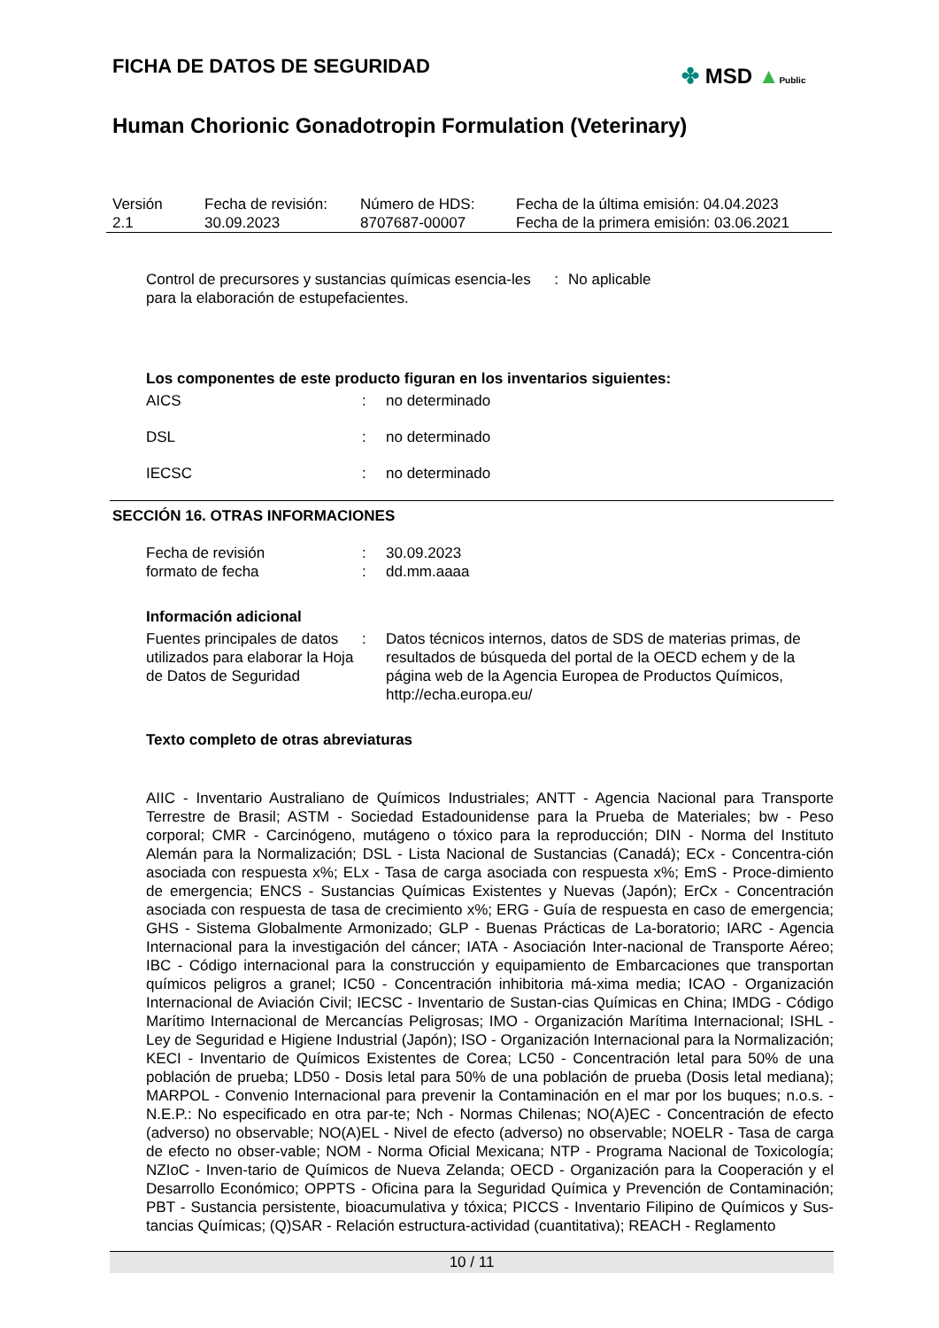FICHA DE DATOS DE SEGURIDAD
Human Chorionic Gonadotropin Formulation (Veterinary)
✤ MSD ▲Public
| Versión 2.1 | Fecha de revisión: 30.09.2023 | Número de HDS: 8707687-00007 | Fecha de la última emisión: 04.04.2023 Fecha de la primera emisión: 03.06.2021 |
| Control de precursores y sustancias químicas esencia-les para la elaboración de estupefacientes. | : | No aplicable |
Los componentes de este producto figuran en los inventarios siguientes:
| AICS | : | no determinado |
| DSL | : | no determinado |
| IECSC | : | no determinado |
SECCIÓN 16. OTRAS INFORMACIONES
| Fecha de revisión | : | 30.09.2023 |
| formato de fecha | : | dd.mm.aaaa |
Información adicional
| Fuentes principales de datos utilizados para elaborar la Hoja de Datos de Seguridad | : | Datos técnicos internos, datos de SDS de materias primas, de resultados de búsqueda del portal de la OECD echem y de la página web de la Agencia Europea de Productos Químicos, http://echa.europa.eu/ |
Texto completo de otras abreviaturas
AIIC - Inventario Australiano de Químicos Industriales; ANTT - Agencia Nacional para Transporte Terrestre de Brasil; ASTM - Sociedad Estadounidense para la Prueba de Materiales; bw - Peso corporal; CMR - Carcinógeno, mutágeno o tóxico para la reproducción; DIN - Norma del Instituto Alemán para la Normalización; DSL - Lista Nacional de Sustancias (Canadá); ECx - Concentra-ción asociada con respuesta x%; ELx - Tasa de carga asociada con respuesta x%; EmS - Proce-dimiento de emergencia; ENCS - Sustancias Químicas Existentes y Nuevas (Japón); ErCx - Concentración asociada con respuesta de tasa de crecimiento x%; ERG - Guía de respuesta en caso de emergencia; GHS - Sistema Globalmente Armonizado; GLP - Buenas Prácticas de La-boratorio; IARC - Agencia Internacional para la investigación del cáncer; IATA - Asociación Inter-nacional de Transporte Aéreo; IBC - Código internacional para la construcción y equipamiento de Embarcaciones que transportan químicos peligros a granel; IC50 - Concentración inhibitoria má-xima media; ICAO - Organización Internacional de Aviación Civil; IECSC - Inventario de Sustan-cias Químicas en China; IMDG - Código Marítimo Internacional de Mercancías Peligrosas; IMO - Organización Marítima Internacional; ISHL - Ley de Seguridad e Higiene Industrial (Japón); ISO - Organización Internacional para la Normalización; KECI - Inventario de Químicos Existentes de Corea; LC50 - Concentración letal para 50% de una población de prueba; LD50 - Dosis letal para 50% de una población de prueba (Dosis letal mediana); MARPOL - Convenio Internacional para prevenir la Contaminación en el mar por los buques; n.o.s. - N.E.P.: No especificado en otra par-te; Nch - Normas Chilenas; NO(A)EC - Concentración de efecto (adverso) no observable; NO(A)EL - Nivel de efecto (adverso) no observable; NOELR - Tasa de carga de efecto no obser-vable; NOM - Norma Oficial Mexicana; NTP - Programa Nacional de Toxicología; NZIoC - Inven-tario de Químicos de Nueva Zelanda; OECD - Organización para la Cooperación y el Desarrollo Económico; OPPTS - Oficina para la Seguridad Química y Prevención de Contaminación; PBT - Sustancia persistente, bioacumulativa y tóxica; PICCS - Inventario Filipino de Químicos y Sus-tancias Químicas; (Q)SAR - Relación estructura-actividad (cuantitativa); REACH - Reglamento
10 / 11